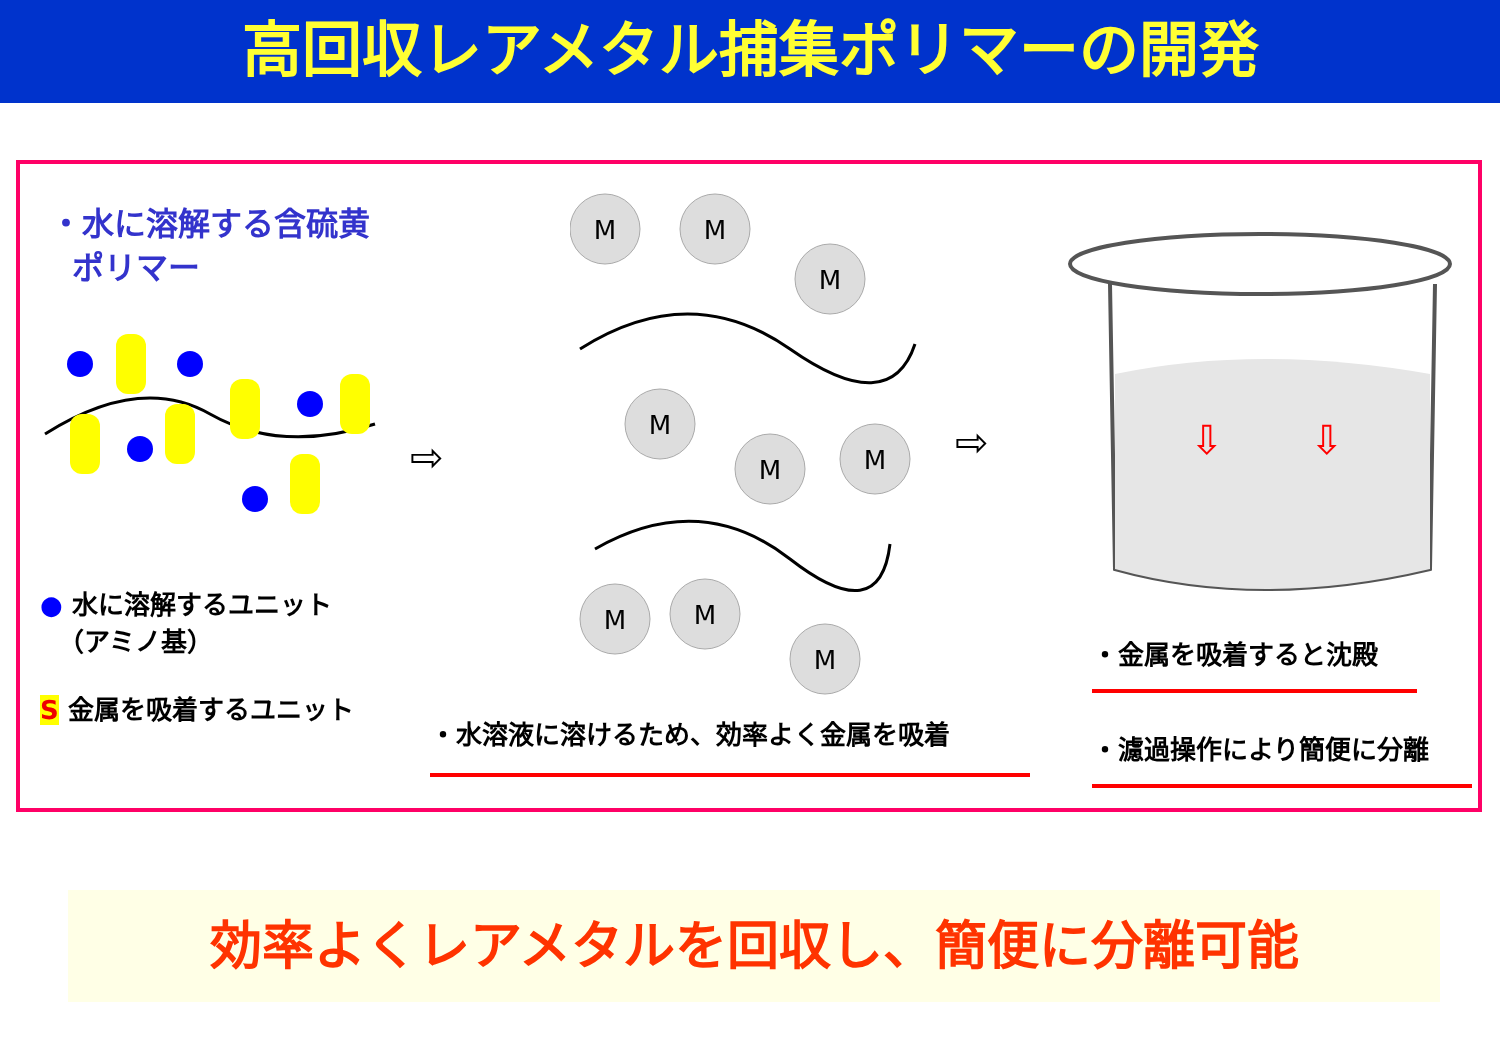高回収レアメタル捕集ポリマーの開発
・水に溶解する含硫黄
ポリマー
● 水に溶解するユニット
（アミノ基）
S 金属を吸着するユニット
⇨
M
M
M
M
M
M
M
M
M
⇨
⇩
⇩
・金属を吸着すると沈殿
・濾過操作により簡便に分離
・水溶液に溶けるため、効率よく金属を吸着
効率よくレアメタルを回収し、簡便に分離可能